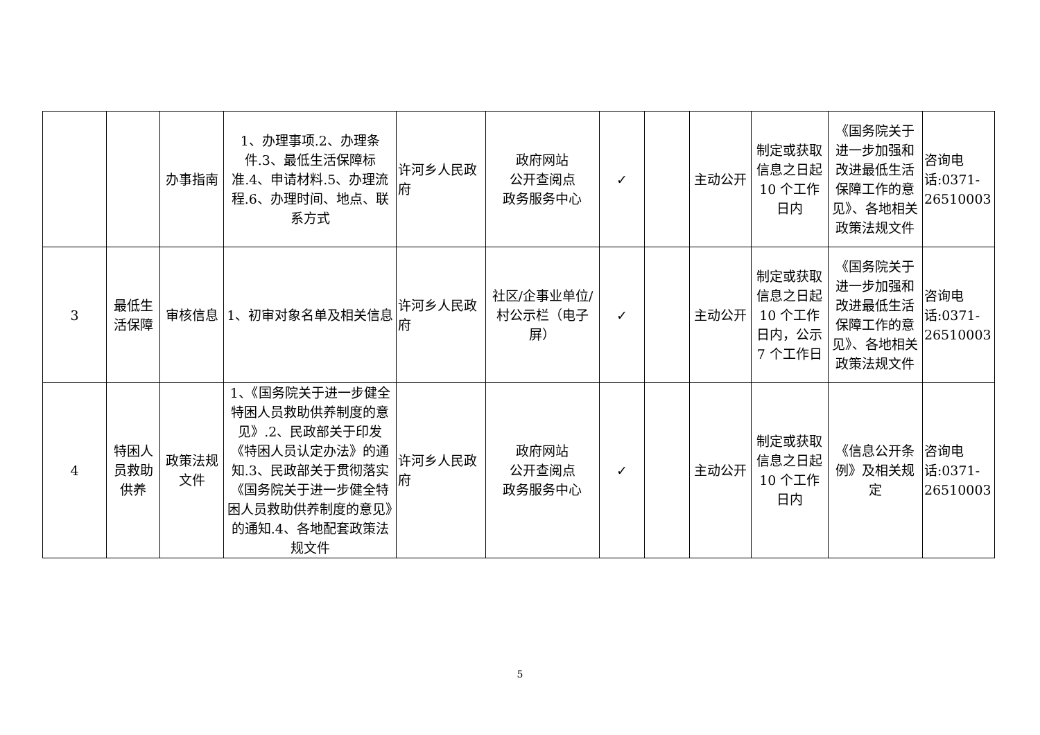| | | 办事指南 | 1、办理事项.2、办理条件.3、最低生活保障标准.4、申请材料.5、办理流程.6、办理时间、地点、联系方式 | 许河乡人民政府 | 政府网站 公开查阅点 政务服务中心 | ✓ | | 主动公开 | 制定或获取信息之日起10 个工作日内 | 《国务院关于进一步加强和改进最低生活保障工作的意见》、各地相关政策法规文件 | 咨询电话:0371-26510003 |
| 3 | 最低生活保障 | 审核信息 | 1、初审对象名单及相关信息 | 许河乡人民政府 | 社区/企事业单位/村公示栏（电子屏） | ✓ | | 主动公开 | 制定或获取信息之日起10 个工作日内，公示7 个工作日 | 《国务院关于进一步加强和改进最低生活保障工作的意见》、各地相关政策法规文件 | 咨询电话:0371-26510003 |
| 4 | 特困人员救助供养 | 政策法规文件 | 1、《国务院关于进一步健全特困人员救助供养制度的意见》.2、民政部关于印发《特困人员认定办法》的通知.3、民政部关于贯彻落实《国务院关于进一步健全特困人员救助供养制度的意见》的通知.4、各地配套政策法规文件 | 许河乡人民政府 | 政府网站 公开查阅点 政务服务中心 | ✓ | | 主动公开 | 制定或获取信息之日起10 个工作日内 | 《信息公开条例》及相关规定 | 咨询电话:0371-26510003 |
5